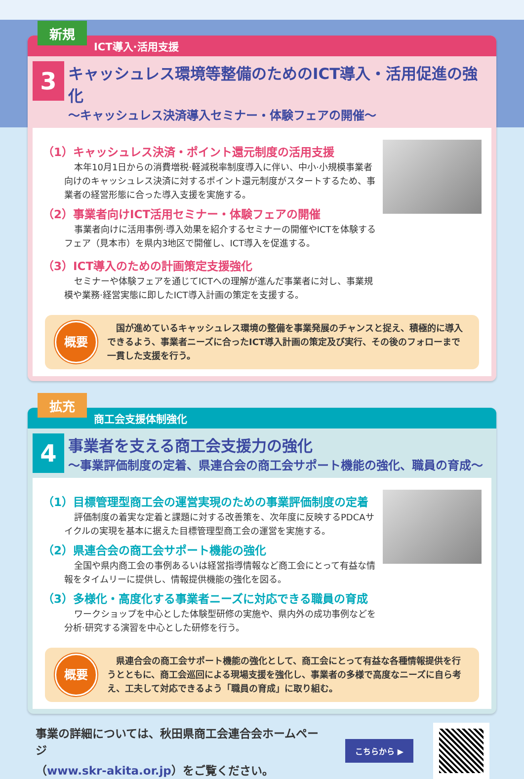新規
ICT導入·活用支援
3
キャッシュレス環境等整備のためのICT導入・活用促進の強化
～キャッシュレス決済導入セミナー・体験フェアの開催～
（1）キャッシュレス決済・ポイント還元制度の活用支援
本年10月1日からの消費増税·軽減税率制度導入に伴い、中小·小規模事業者向けのキャッシュレス決済に対するポイント還元制度がスタートするため、事業者の経営形態に合った導入支援を実施する。
（2）事業者向けICT活用セミナー・体験フェアの開催
事業者向けに活用事例·導入効果を紹介するセミナーの開催やICTを体験するフェア（見本市）を県内3地区で開催し、ICT導入を促進する。
（3）ICT導入のための計画策定支援強化
セミナーや体験フェアを通じてICTへの理解が進んだ事業者に対し、事業規模や業務·経営実態に即したICT導入計画の策定を支援する。
概要
　国が進めているキャッシュレス環境の整備を事業発展のチャンスと捉え、積極的に導入できるよう、事業者ニーズに合ったICT導入計画の策定及び実行、その後のフォローまで一貫した支援を行う。
拡充
商工会支援体制強化
4
事業者を支える商工会支援力の強化
～事業評価制度の定着、県連合会の商工会サポート機能の強化、職員の育成～
（1）目標管理型商工会の運営実現のための事業評価制度の定着
評価制度の着実な定着と課題に対する改善策を、次年度に反映するPDCAサイクルの実現を基本に据えた目標管理型商工会の運営を実施する。
（2）県連合会の商工会サポート機能の強化
全国や県内商工会の事例あるいは経営指導情報など商工会にとって有益な情報をタイムリーに提供し、情報提供機能の強化を図る。
（3）多様化・高度化する事業者ニーズに対応できる職員の育成
ワークショップを中心とした体験型研修の実施や、県内外の成功事例などを分析·研究する演習を中心とした研修を行う。
概要
　県連合会の商工会サポート機能の強化として、商工会にとって有益な各種情報提供を行うとともに、商工会巡回による現場支援を強化し、事業者の多様で高度なニーズに自ら考え、工夫して対応できるよう「職員の育成」に取り組む。
事業の詳細については、秋田県商工会連合会ホームページ
（www.skr-akita.or.jp）をご覧ください。
こちらから ▶